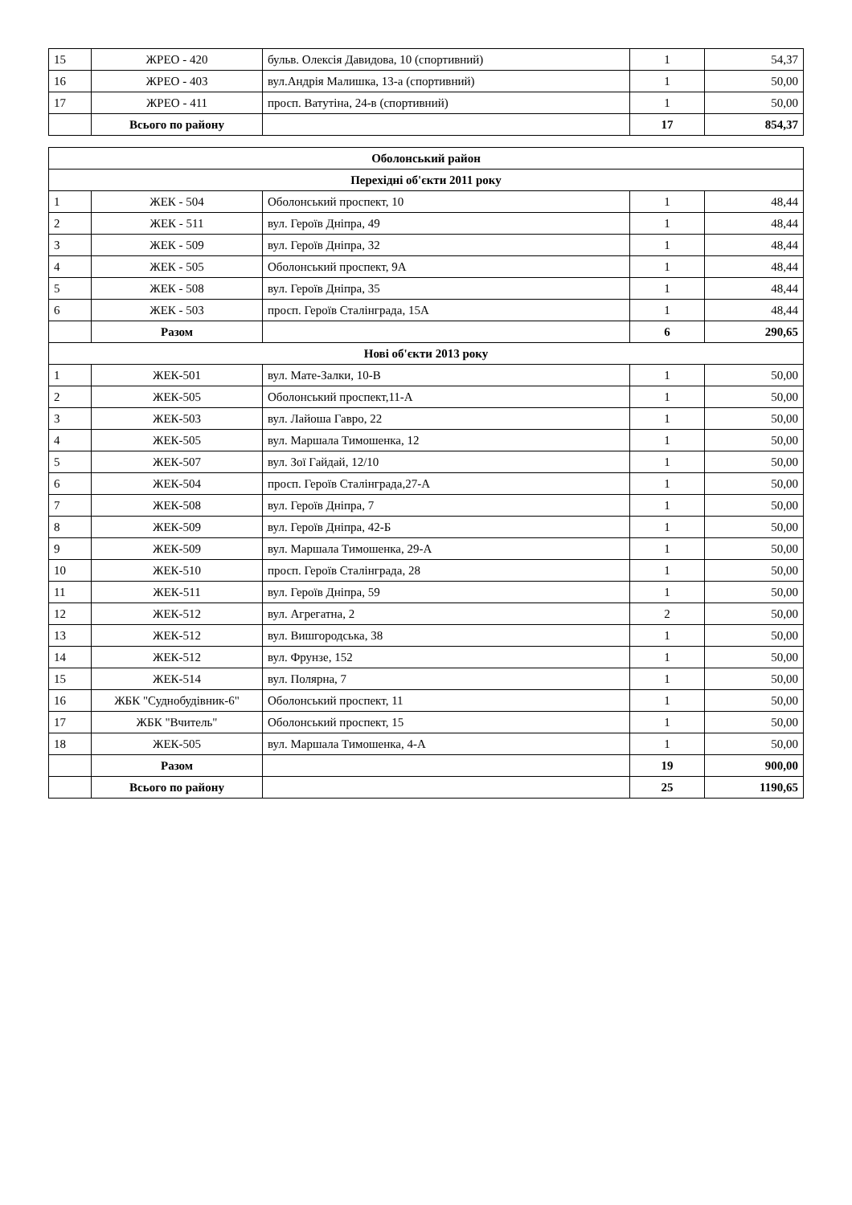| 15 | ЖРЕО - 420 | бульв. Олексія Давидова, 10 (спортивний) | 1 | 54,37 |
| 16 | ЖРЕО - 403 | вул.Андрія Малишка, 13-а (спортивний) | 1 | 50,00 |
| 17 | ЖРЕО - 411 | просп. Ватутіна, 24-в (спортивний) | 1 | 50,00 |
| | Всього по району | | 17 | 854,37 |
| Оболонський район | | | | |
| Перехідні об'єкти 2011 року | | | | |
| 1 | ЖЕК - 504 | Оболонський проспект, 10 | 1 | 48,44 |
| 2 | ЖЕК - 511 | вул. Героїв Дніпра, 49 | 1 | 48,44 |
| 3 | ЖЕК - 509 | вул. Героїв Дніпра, 32 | 1 | 48,44 |
| 4 | ЖЕК - 505 | Оболонський проспект, 9А | 1 | 48,44 |
| 5 | ЖЕК - 508 | вул. Героїв Дніпра, 35 | 1 | 48,44 |
| 6 | ЖЕК - 503 | просп. Героїв Сталінграда, 15А | 1 | 48,44 |
| | Разом | | 6 | 290,65 |
| Нові об'єкти 2013 року | | | | |
| 1 | ЖЕК-501 | вул. Мате-Залки, 10-В | 1 | 50,00 |
| 2 | ЖЕК-505 | Оболонський проспект,11-А | 1 | 50,00 |
| 3 | ЖЕК-503 | вул. Лайоша Гавро, 22 | 1 | 50,00 |
| 4 | ЖЕК-505 | вул. Маршала Тимошенка, 12 | 1 | 50,00 |
| 5 | ЖЕК-507 | вул. Зої Гайдай, 12/10 | 1 | 50,00 |
| 6 | ЖЕК-504 | просп. Героїв Сталінграда,27-А | 1 | 50,00 |
| 7 | ЖЕК-508 | вул. Героїв Дніпра, 7 | 1 | 50,00 |
| 8 | ЖЕК-509 | вул. Героїв Дніпра, 42-Б | 1 | 50,00 |
| 9 | ЖЕК-509 | вул. Маршала Тимошенка, 29-А | 1 | 50,00 |
| 10 | ЖЕК-510 | просп. Героїв Сталінграда, 28 | 1 | 50,00 |
| 11 | ЖЕК-511 | вул. Героїв Дніпра, 59 | 1 | 50,00 |
| 12 | ЖЕК-512 | вул. Агрегатна, 2 | 2 | 50,00 |
| 13 | ЖЕК-512 | вул. Вишгородська, 38 | 1 | 50,00 |
| 14 | ЖЕК-512 | вул. Фрунзе, 152 | 1 | 50,00 |
| 15 | ЖЕК-514 | вул. Полярна, 7 | 1 | 50,00 |
| 16 | ЖБК "Суднобудівник-6" | Оболонський проспект, 11 | 1 | 50,00 |
| 17 | ЖБК "Вчитель" | Оболонський проспект, 15 | 1 | 50,00 |
| 18 | ЖЕК-505 | вул. Маршала Тимошенка, 4-А | 1 | 50,00 |
| | Разом | | 19 | 900,00 |
| | Всього по району | | 25 | 1190,65 |